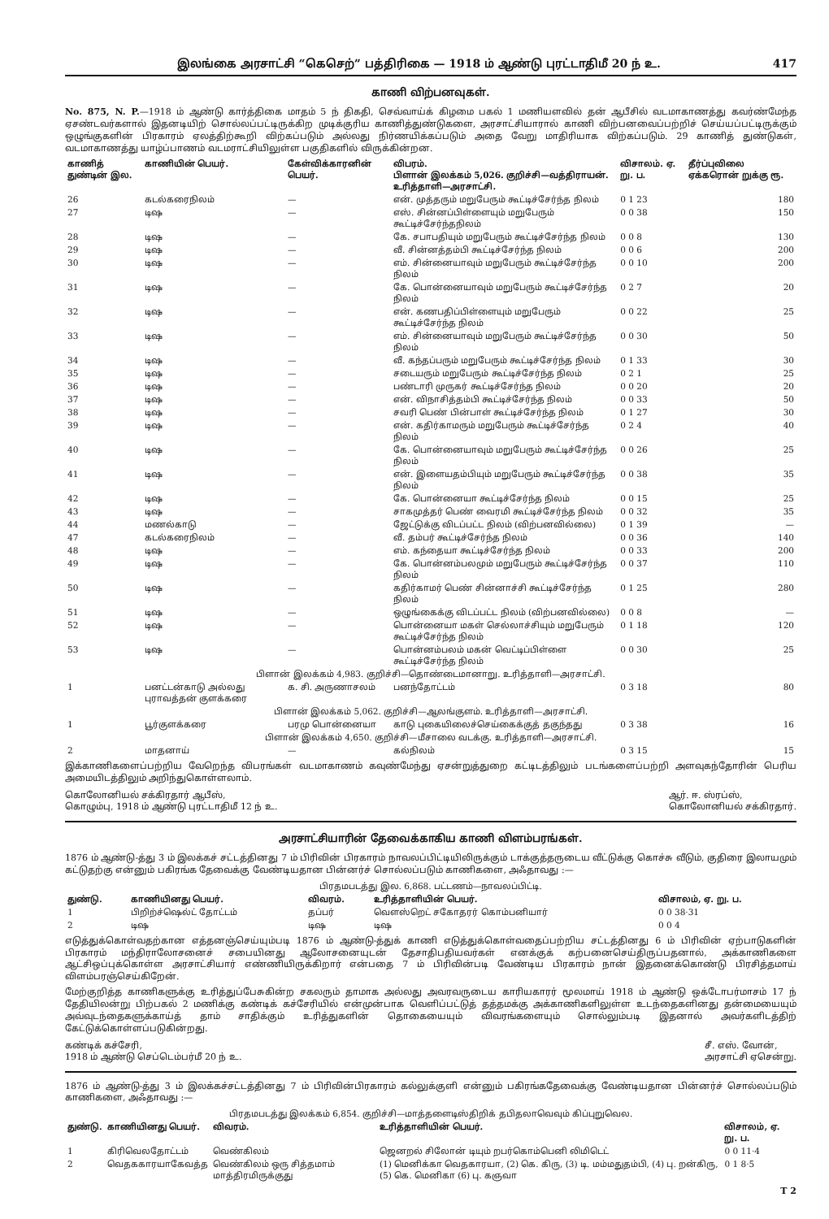இலங்கை அரசாட்சி “கெசெற்” பத்திரிகை — 1918 ம் ஆண்டு புரட்டாதிமீ 20 ந் உ. 417
காணி விற்பனவுகள்.
No. 875, N. P.—1918 ம் ஆண்டு கார்த்திகை மாதம் 5 ந் திகதி, செவ்வாய்க் கிழமை பகல் 1 மணியளவில் தன் ஆபீசில் வடமாகாணத்து கவர்ண்மேந்த ஏசண்டவர்களால் இதனடியிற் சொல்லப்பட்டிருக்கிற முடிக்குரிய காணித்துண்டுகளை, அரசாட்சியாரால் காணி விற்பனவைப்பற்றிச் செய்யப்பட்டிருக்கும் ஒழுங்குகளின் பிரகாரம் ஏலத்திற்கூறி விற்கப்படும் அல்லது நிர்ணயிக்கப்படும் அதை வேறு மாதிரியாக விற்கப்படும். 29 காணித் துண்டுகள், வடமாகாணத்து யாழ்ப்பாணம் வடமராட்சியிலுள்ள பகுதிகளில் விருக்கின்றன.
| காணித் துண்டின் இல. | காணியின் பெயர். | கேள்விக்காரனின் பெயர். | விபரம். பிளான் இலக்கம் 5,026. குறிச்சி—வத்திராயன். உரித்தாளி—அரசாட்சி. | விசாலம். ஏ. று. ப. | தீர்ப்புவிலை ஏக்கரொன் றுக்கு ரூ. |
| --- | --- | --- | --- | --- | --- |
| 26 | கடல்கரைநிலம் | — | என். முத்தரும் மறுபேரும் கூட்டிச்சேர்ந்த நிலம் | 0 1 23 | 180 |
| 27 | டிஷ | — | எஸ். சின்னப்பிள்ளையும் மறுபேரும் கூட்டிச்சேர்ந்தநிலம் | 0 0 38 | 150 |
| 28 | டிஷ | — | கே. சபாபதியும் மறுபேரும் கூட்டிச்சேர்ந்த நிலம் | 0 0 8 | 130 |
| 29 | டிஷ | — | வீ. சின்னத்தம்பி கூட்டிச்சேர்ந்த நிலம் | 0 0 6 | 200 |
| 30 | டிஷ | — | எம். சின்னையாவும் மறுபேரும் கூட்டிச்சேர்ந்த நிலம் | 0 0 10 | 200 |
| 31 | டிஷ | — | கே. பொன்னையாவும் மறுபேரும் கூட்டிச்சேர்ந்த நிலம் | 0 2 7 | 20 |
| 32 | டிஷ | — | என். கணபதிப்பிள்ளையும் மறுபேரும் கூட்டிச்சேர்ந்த நிலம் | 0 0 22 | 25 |
| 33 | டிஷ | — | எம். சின்னையாவும் மறுபேரும் கூட்டிச்சேர்ந்த நிலம் | 0 0 30 | 50 |
| 34 | டிஷ | — | வீ. கந்தப்பரும் மறுபேரும் கூட்டிச்சேர்ந்த நிலம் | 0 1 33 | 30 |
| 35 | டிஷ | — | சடையரும் மறுபேரும் கூட்டிச்சேர்ந்த நிலம் | 0 2 1 | 25 |
| 36 | டிஷ | — | பண்டாரி முருகர் கூட்டிச்சேர்ந்த நிலம் | 0 0 20 | 20 |
| 37 | டிஷ | — | என். விநாசித்தம்பி கூட்டிச்சேர்ந்த நிலம் | 0 0 33 | 50 |
| 38 | டிஷ | — | சவரி பெண் பின்பாள் கூட்டிச்சேர்ந்த நிலம் | 0 1 27 | 30 |
| 39 | டிஷ | — | என். கதிர்காமரும் மறுபேரும் கூட்டிச்சேர்ந்த நிலம் | 0 2 4 | 40 |
| 40 | டிஷ | — | கே. பொன்னையாவும் மறுபேரும் கூட்டிச்சேர்ந்த நிலம் | 0 0 26 | 25 |
| 41 | டிஷ | — | என். இளையதம்பியும் மறுபேரும் கூட்டிச்சேர்ந்த நிலம் | 0 0 38 | 35 |
| 42 | டிஷ | — | கே. பொன்னையா கூட்டிச்சேர்ந்த நிலம் | 0 0 15 | 25 |
| 43 | டிஷ | — | சாகமுத்தர் பெண் வைரமி கூட்டிச்சேர்ந்த நிலம் | 0 0 32 | 35 |
| 44 | மணல்காடு | — | ஜேட்டுக்கு விடப்பட்ட நிலம் (விற்பனவில்லை) | 0 1 39 | — |
| 47 | கடல்கரைநிலம் | — | வீ. தம்பர் கூட்டிச்சேர்ந்த நிலம் | 0 0 36 | 140 |
| 48 | டிஷ | — | எம். கந்தையா கூட்டிச்சேர்ந்த நிலம் | 0 0 33 | 200 |
| 49 | டிஷ | — | கே. பொன்னம்பலமும் மறுபேரும் கூட்டிச்சேர்ந்த நிலம் | 0 0 37 | 110 |
| 50 | டிஷ | — | கதிர்காமர் பெண் சின்னாச்சி கூட்டிச்சேர்ந்த நிலம் | 0 1 25 | 280 |
| 51 | டிஷ | — | ஒழுங்கைக்கு விடப்பட்ட நிலம் (விற்பனவில்லை) | 0 0 8 | — |
| 52 | டிஷ | — | பொன்னையா மகள் செல்லாச்சியும் மறுபேரும் கூட்டிச்சேர்ந்த நிலம் | 0 1 18 | 120 |
| 53 | டிஷ | — | பொன்னம்பலம் மகன் வெட்டிப்பிள்ளை கூட்டிச்சேர்ந்த நிலம் | 0 0 30 | 25 |
| பிளான் இலக்கம் 4,983. குறிச்சி—தொண்டைமானாறு. உரித்தாளி—அரசாட்சி. | | | | | |
| 1 | பனட்டன்காடு அல்லது புராவத்தன் குளக்கரை | க. சி. அருணாசலம் | பனந்தோட்டம் | 0 3 18 | 80 |
| பிளான் இலக்கம் 5,062. குறிச்சி—ஆலங்குளம். உரித்தாளி—அரசாட்சி. | | | | | |
| 1 | பூர்குளக்கரை | பரமு பொன்னையா | காடு புகையிலைச்செய்கைக்குத் தகுந்தது | 0 3 38 | 16 |
| பிளான் இலக்கம் 4,650. குறிச்சி—மீசாலை வடக்கு. உரித்தாளி—அரசாட்சி. | | | | | |
| 2 | மாதனாய் | — | கல்நிலம் | 0 3 15 | 15 |
இக்காணிகளைப்பற்றிய வேறெந்த விபரங்கள் வடமாகாணம் கவுண்மேந்து ஏசன்றுத்துறை கட்டிடத்திலும் படங்களைப்பற்றி அளவுகந்தோரின் பெரிய அமையிடத்திலும் அறிந்துகொள்ளலாம்.
கொலோனியல் சக்கிரதார் ஆபீஸ்,
கொழும்பு, 1918 ம் ஆண்டு புரட்டாதிமீ 12 ந் உ. ஆர். ஈ. ஸ்ரப்ஸ்,
கொலோனியல் சக்கிரதார்.
அரசாட்சியாரின் தேவைக்காகிய காணி விளம்பரங்கள்.
1876 ம் ஆண்டு-த்து 3 ம் இலக்கச் சட்டத்தினது 7 ம் பிரிவின் பிரகாரம் நாவலப்பிட்டியிலிருக்கும் டாக்குத்தருடைய வீட்டுக்கு கொச்சு வீடும், குதிரை இலாயமும் கட்டுதற்கு என்னும் பகிரங்க தேவைக்கு வேண்டியதான பின்னர்ச் சொல்லப்படும் காணிகளை, அஃதாவது :—
| பிரதமபடத்து இல. 6,868. பட்டணம்—நாவலப்பிட்டி. | | | | |
| துண்டு. | காணியினது பெயர். | விவரம். | உரித்தாளியின் பெயர். | விசாலம், ஏ. று. ப. |
| 1 | பிறிற்ச்ஷெல்ட் தோட்டம் | தப்பர் | வெளஸ்றெட் சகோதரர் கொம்பனியார் | 0 0 38·31 |
| 2 | டிஷ | டிஷ | டிஷ | 0 0 4 |
எடுத்துக்கொள்வதற்கான எத்தனஞ்செய்யும்படி 1876 ம் ஆண்டு-த்துக் காணி எடுத்துக்கொள்வதைப்பற்றிய சட்டத்தினது 6 ம் பிரிவின் ஏற்பாடுகளின் பிரகாரம் மந்திராலோசனைச் சபையினது ஆலோசனையுடன் தேசாதிபதியவர்கள் எனக்குக் கற்பனைசெய்திருப்பதனால், அக்காணிகளை ஆட்சிஒப்புக்கொள்ள அரசாட்சியார் எண்ணியிருக்கிறார் என்பதை 7 ம் பிரிவின்படி வேண்டிய பிரகாரம் நான் இதனைக்கொண்டு பிரசித்தமாய் விளம்பரஞ்செய்கிறேன்.
மேற்குறித்த காணிகளுக்கு உரித்துப்பேசுகின்ற சகலரும் தாமாக அல்லது அவரவருடைய காரியகாரர் மூலமாய் 1918 ம் ஆண்டு ஒக்டோபர்மாசம் 17 ந் தேதியிலன்று பிற்பகல் 2 மணிக்கு கண்டிக் கச்சேரியில் என்முன்பாக வெளிப்பட்டுத் தத்தமக்கு அக்காணிகளிலுள்ள உடந்தைகளினது தன்மையையும் அவ்வுடந்தைகளுக்காய்த் தாம் சாதிக்கும் உரித்துகளின் தொகையையும் விவரங்களையும் சொல்லும்படி இதனால் அவர்களிடத்திற் கேட்டுக்கொள்ளப்படுகின்றது.
கண்டிக் கச்சேரி,
1918 ம் ஆண்டு செப்டெம்பர்மீ 20 ந் உ. சீ. எஸ். வோன்,
அரசாட்சி ஏசென்று.
1876 ம் ஆண்டு-த்து 3 ம் இலக்கச்சட்டத்தினது 7 ம் பிரிவின்பிரகாரம் கல்லுக்குளி என்னும் பகிரங்கதேவைக்கு வேண்டியதான பின்னர்ச் சொல்லப்படும் காணிகளை, அஃதாவது :—
| பிரதமபடத்து இலக்கம் 6,854. குறிச்சி—மாத்தளைடிஸ்திறிக் தபிதலாவெவும் கிப்புறுவெல. | | | | |
| துண்டு. | காணியினது பெயர். | விவரம். | உரித்தாளியின் பெயர். | விசாலம், ஏ. று. ப. |
| 1 | கிரிவெலதோட்டம் | வெண்கிலம் | ஜெனறல் சிலோன் டியும் றபர்கொம்பெனி லிமிடெட் | 0 0 11·4 |
| 2 | வெதககாரயாகேவத்த | வெண்கிலம் ஒரு சித்தமாம் மாத்திரமிருக்குது | (1) மெனிக்கா வெதகாரயா, (2) கெ. கிரு, (3) டி. மம்மதுதம்பி, (4) பு. றன்கிரு, (5) கெ. மெனிகா (6) பு. கஞவா | 0 1 8·5 |
T 2